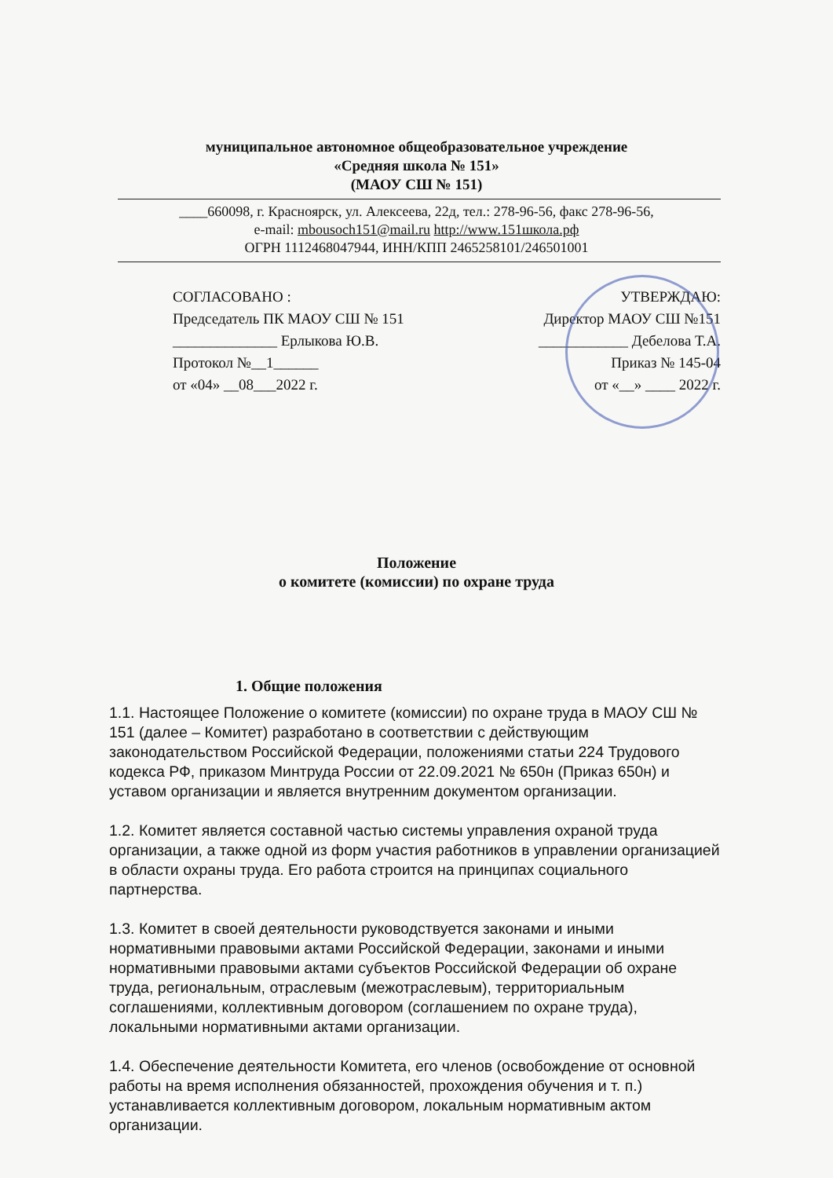муниципальное автономное общеобразовательное учреждение
«Средняя школа № 151»
(МАОУ СШ № 151)
____660098, г. Красноярск, ул. Алексеева, 22д, тел.: 278-96-56, факс 278-96-56,
e-mail: mbousoch151@mail.ru http://www.151школа.рф
ОГРН 1112468047944, ИНН/КПП 2465258101/246501001
СОГЛАСОВАНО :
Председатель ПК МАОУ СШ № 151
______________ Ерлыкова Ю.В.
Протокол №__1______
от «04» __08___2022 г.
УТВЕРЖДАЮ:
Директор МАОУ СШ №151
____________ Дебелова Т.А.
Приказ № 145-04
от «__» ____ 2022 г.
Положение
о комитете (комиссии) по охране труда
1. Общие положения
1.1. Настоящее Положение о комитете (комиссии) по охране труда в МАОУ СШ № 151 (далее – Комитет) разработано в соответствии с действующим законодательством Российской Федерации, положениями статьи 224 Трудового кодекса РФ, приказом Минтруда России от 22.09.2021 № 650н (Приказ 650н) и уставом организации и является внутренним документом организации.
1.2. Комитет является составной частью системы управления охраной труда организации, а также одной из форм участия работников в управлении организацией в области охраны труда. Его работа строится на принципах социального партнерства.
1.3. Комитет в своей деятельности руководствуется законами и иными нормативными правовыми актами Российской Федерации, законами и иными нормативными правовыми актами субъектов Российской Федерации об охране труда, региональным, отраслевым (межотраслевым), территориальным соглашениями, коллективным договором (соглашением по охране труда), локальными нормативными актами организации.
1.4. Обеспечение деятельности Комитета, его членов (освобождение от основной работы на время исполнения обязанностей, прохождения обучения и т. п.) устанавливается коллективным договором, локальным нормативным актом организации.